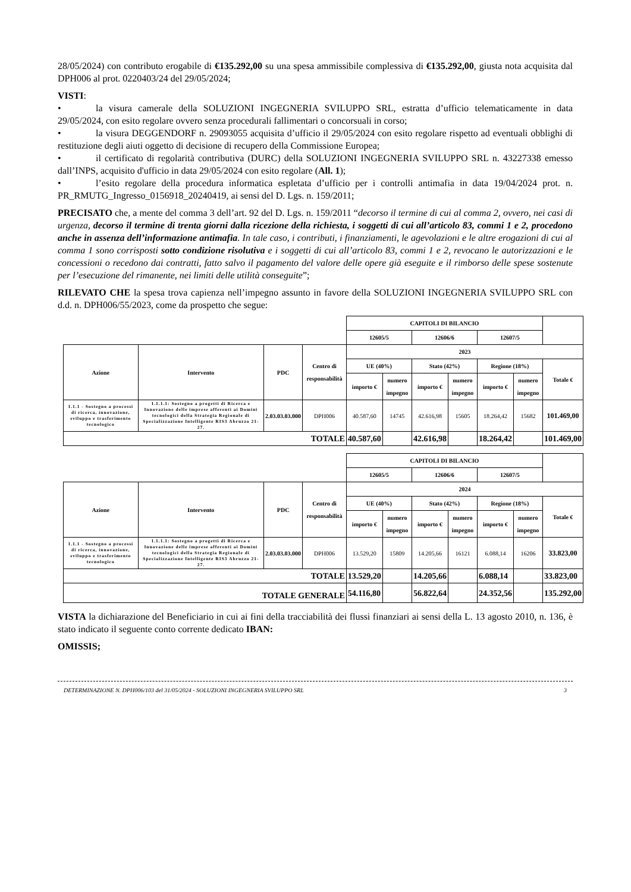28/05/2024) con contributo erogabile di €135.292,00 su una spesa ammissibile complessiva di €135.292,00, giusta nota acquisita dal DPH006 al prot. 0220403/24 del 29/05/2024;
VISTI:
• la visura camerale della SOLUZIONI INGEGNERIA SVILUPPO SRL, estratta d’ufficio telematicamente in data 29/05/2024, con esito regolare ovvero senza procedurali fallimentari o concorsuali in corso;
• la visura DEGGENDORF n. 29093055 acquisita d’ufficio il 29/05/2024 con esito regolare rispetto ad eventuali obblighi di restituzione degli aiuti oggetto di decisione di recupero della Commissione Europea;
• il certificato di regolarità contributiva (DURC) della SOLUZIONI INGEGNERIA SVILUPPO SRL n. 43227338 emesso dall’INPS, acquisito d'ufficio in data 29/05/2024 con esito regolare (All. 1);
• l’esito regolare della procedura informatica espletata d’ufficio per i controlli antimafia in data 19/04/2024 prot. n. PR_RMUTG_Ingresso_0156918_20240419, ai sensi del D. Lgs. n. 159/2011;
PRECISATO che, a mente del comma 3 dell’art. 92 del D. Lgs. n. 159/2011 “decorso il termine di cui al comma 2, ovvero, nei casi di urgenza, decorso il termine di trenta giorni dalla ricezione della richiesta, i soggetti di cui all’articolo 83, commi 1 e 2, procedono anche in assenza dell’informazione antimafia. In tale caso, i contributi, i finanziamenti, le agevolazioni e le altre erogazioni di cui al comma 1 sono corrisposti sotto condizione risolutiva e i soggetti di cui all’articolo 83, commi 1 e 2, revocano le autorizzazioni e le concessioni o recedono dai contratti, fatto salvo il pagamento del valore delle opere già eseguite e il rimborso delle spese sostenute per l’esecuzione del rimanente, nei limiti delle utilità conseguite”;
RILEVATO CHE la spesa trova capienza nell’impegno assunto in favore della SOLUZIONI INGEGNERIA SVILUPPO SRL con d.d. n. DPH006/55/2023, come da prospetto che segue:
| | | | | CAPITOLI DI BILANCIO | | | | | | |
| | | | | 12605/5 | | 12606/6 | | 12607/5 | | |
| Azione | Intervento | PDC | Centro di responsabilità | 2023 | | | | | | |
| | | | | UE (40%) | | Stato (42%) | | Regione (18%) | | Totale € |
| | | | | importo € | numero impegno | importo € | numero impegno | importo € | numero impegno | |
| 1.1.1 - Sostegno a processi di ricerca, innovazione, sviluppo e trasferimento tecnologico | 1.1.1.1: Sostegno a progetti di Ricerca e Innovazione delle imprese afferenti ai Domini tecnologici della Strategia Regionale di Specializzazione Intelligente RIS3 Abruzzo 21-27. | 2.03.03.03.000 | DPH006 | 40.587,60 | 14745 | 42.616,98 | 15605 | 18.264,42 | 15682 | 101.469,00 |
| TOTALE | | | | 40.587,60 | | 42.616,98 | | 18.264,42 | | 101.469,00 |
| | | | | CAPITOLI DI BILANCIO | | | | | | |
| | | | | 12605/5 | | 12606/6 | | 12607/5 | | |
| Azione | Intervento | PDC | Centro di responsabilità | 2024 | | | | | | |
| | | | | UE (40%) | | Stato (42%) | | Regione (18%) | | Totale € |
| | | | | importo € | numero impegno | importo € | numero impegno | importo € | numero impegno | |
| 1.1.1 - Sostegno a processi di ricerca, innovazione, sviluppo e trasferimento tecnologico | 1.1.1.1: Sostegno a progetti di Ricerca e Innovazione delle imprese afferenti ai Domini tecnologici della Strategia Regionale di Specializzazione Intelligente RIS3 Abruzzo 21-27. | 2.03.03.03.000 | DPH006 | 13.529,20 | 15809 | 14.205,66 | 16121 | 6.088,14 | 16206 | 33.823,00 |
| TOTALE | | | | 13.529,20 | | 14.205,66 | | 6.088,14 | | 33.823,00 |
| TOTALE GENERALE | | | | 54.116,80 | | 56.822,64 | | 24.352,56 | | 135.292,00 |
VISTA la dichiarazione del Beneficiario in cui ai fini della tracciabilità dei flussi finanziari ai sensi della L. 13 agosto 2010, n. 136, è stato indicato il seguente conto corrente dedicato IBAN:
OMISSIS;
DETERMINAZIONE N. DPH006/103 del 31/05/2024 - SOLUZIONI INGEGNERIA SVILUPPO SRL 3